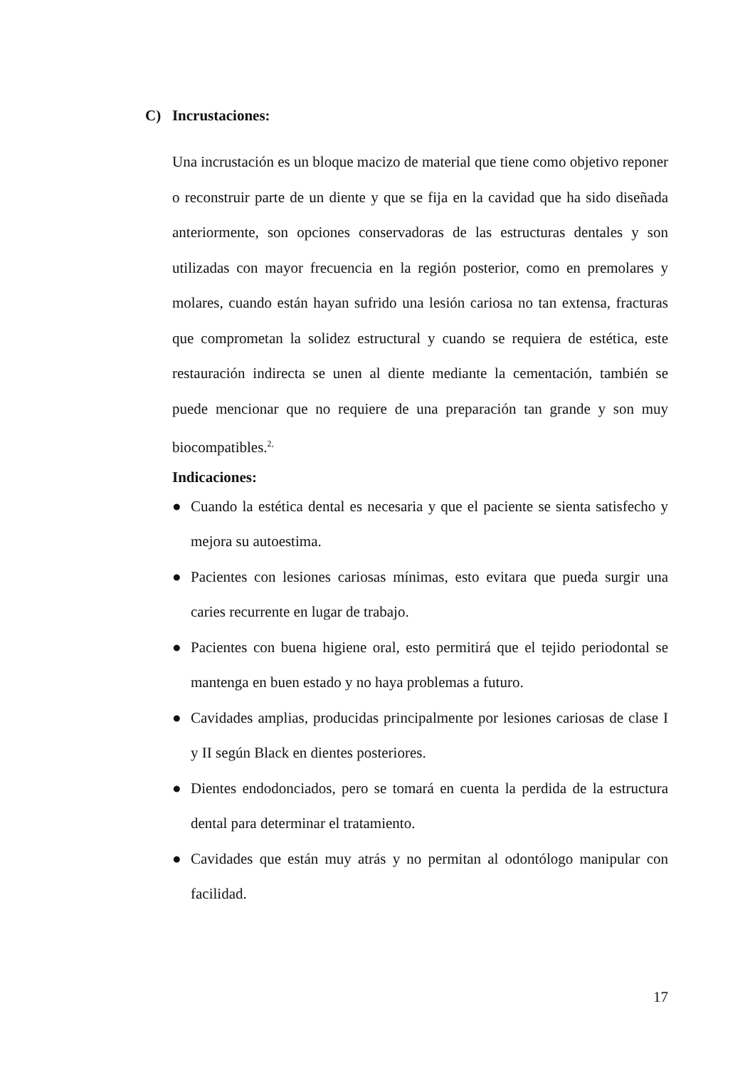C) Incrustaciones:
Una incrustación es un bloque macizo de material que tiene como objetivo reponer o reconstruir parte de un diente y que se fija en la cavidad que ha sido diseñada anteriormente, son opciones conservadoras de las estructuras dentales y son utilizadas con mayor frecuencia en la región posterior, como en premolares y molares, cuando están hayan sufrido una lesión cariosa no tan extensa, fracturas que comprometan la solidez estructural y cuando se requiera de estética, este restauración indirecta se unen al diente mediante la cementación, también se puede mencionar que no requiere de una preparación tan grande y son muy biocompatibles.<sup>2,</sup>
Indicaciones:
● Cuando la estética dental es necesaria y que el paciente se sienta satisfecho y mejora su autoestima.
● Pacientes con lesiones cariosas mínimas, esto evitara que pueda surgir una caries recurrente en lugar de trabajo.
● Pacientes con buena higiene oral, esto permitirá que el tejido periodontal se mantenga en buen estado y no haya problemas a futuro.
● Cavidades amplias, producidas principalmente por lesiones cariosas de clase I y II según Black en dientes posteriores.
● Dientes endodonciados, pero se tomará en cuenta la perdida de la estructura dental para determinar el tratamiento.
● Cavidades que están muy atrás y no permitan al odontólogo manipular con facilidad.
17